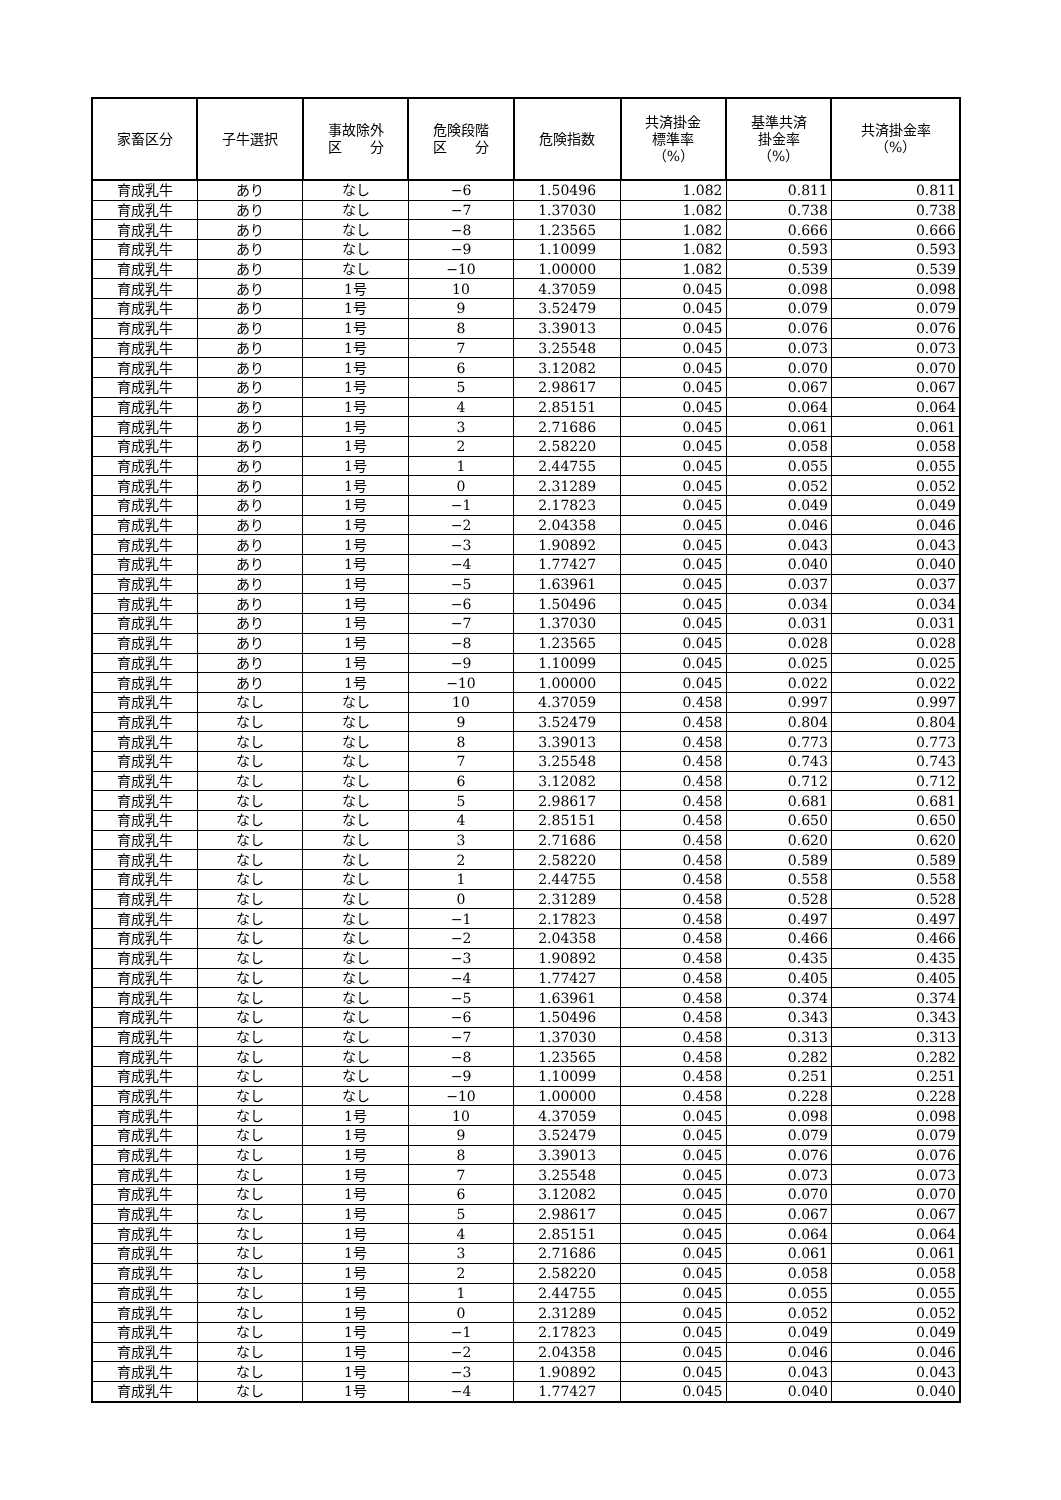| 家畜区分 | 子牛選択 | 事故除外 区 分 | 危険段階 区 分 | 危険指数 | 共済掛金 標準率 （%） | 基準共済 掛金率 （%） | 共済掛金率 （%） |
| --- | --- | --- | --- | --- | --- | --- | --- |
| 育成乳牛 | あり | なし | −6 | 1.50496 | 1.082 | 0.811 | 0.811 |
| 育成乳牛 | あり | なし | −7 | 1.37030 | 1.082 | 0.738 | 0.738 |
| 育成乳牛 | あり | なし | −8 | 1.23565 | 1.082 | 0.666 | 0.666 |
| 育成乳牛 | あり | なし | −9 | 1.10099 | 1.082 | 0.593 | 0.593 |
| 育成乳牛 | あり | なし | −10 | 1.00000 | 1.082 | 0.539 | 0.539 |
| 育成乳牛 | あり | 1号 | 10 | 4.37059 | 0.045 | 0.098 | 0.098 |
| 育成乳牛 | あり | 1号 | 9 | 3.52479 | 0.045 | 0.079 | 0.079 |
| 育成乳牛 | あり | 1号 | 8 | 3.39013 | 0.045 | 0.076 | 0.076 |
| 育成乳牛 | あり | 1号 | 7 | 3.25548 | 0.045 | 0.073 | 0.073 |
| 育成乳牛 | あり | 1号 | 6 | 3.12082 | 0.045 | 0.070 | 0.070 |
| 育成乳牛 | あり | 1号 | 5 | 2.98617 | 0.045 | 0.067 | 0.067 |
| 育成乳牛 | あり | 1号 | 4 | 2.85151 | 0.045 | 0.064 | 0.064 |
| 育成乳牛 | あり | 1号 | 3 | 2.71686 | 0.045 | 0.061 | 0.061 |
| 育成乳牛 | あり | 1号 | 2 | 2.58220 | 0.045 | 0.058 | 0.058 |
| 育成乳牛 | あり | 1号 | 1 | 2.44755 | 0.045 | 0.055 | 0.055 |
| 育成乳牛 | あり | 1号 | 0 | 2.31289 | 0.045 | 0.052 | 0.052 |
| 育成乳牛 | あり | 1号 | −1 | 2.17823 | 0.045 | 0.049 | 0.049 |
| 育成乳牛 | あり | 1号 | −2 | 2.04358 | 0.045 | 0.046 | 0.046 |
| 育成乳牛 | あり | 1号 | −3 | 1.90892 | 0.045 | 0.043 | 0.043 |
| 育成乳牛 | あり | 1号 | −4 | 1.77427 | 0.045 | 0.040 | 0.040 |
| 育成乳牛 | あり | 1号 | −5 | 1.63961 | 0.045 | 0.037 | 0.037 |
| 育成乳牛 | あり | 1号 | −6 | 1.50496 | 0.045 | 0.034 | 0.034 |
| 育成乳牛 | あり | 1号 | −7 | 1.37030 | 0.045 | 0.031 | 0.031 |
| 育成乳牛 | あり | 1号 | −8 | 1.23565 | 0.045 | 0.028 | 0.028 |
| 育成乳牛 | あり | 1号 | −9 | 1.10099 | 0.045 | 0.025 | 0.025 |
| 育成乳牛 | あり | 1号 | −10 | 1.00000 | 0.045 | 0.022 | 0.022 |
| 育成乳牛 | なし | なし | 10 | 4.37059 | 0.458 | 0.997 | 0.997 |
| 育成乳牛 | なし | なし | 9 | 3.52479 | 0.458 | 0.804 | 0.804 |
| 育成乳牛 | なし | なし | 8 | 3.39013 | 0.458 | 0.773 | 0.773 |
| 育成乳牛 | なし | なし | 7 | 3.25548 | 0.458 | 0.743 | 0.743 |
| 育成乳牛 | なし | なし | 6 | 3.12082 | 0.458 | 0.712 | 0.712 |
| 育成乳牛 | なし | なし | 5 | 2.98617 | 0.458 | 0.681 | 0.681 |
| 育成乳牛 | なし | なし | 4 | 2.85151 | 0.458 | 0.650 | 0.650 |
| 育成乳牛 | なし | なし | 3 | 2.71686 | 0.458 | 0.620 | 0.620 |
| 育成乳牛 | なし | なし | 2 | 2.58220 | 0.458 | 0.589 | 0.589 |
| 育成乳牛 | なし | なし | 1 | 2.44755 | 0.458 | 0.558 | 0.558 |
| 育成乳牛 | なし | なし | 0 | 2.31289 | 0.458 | 0.528 | 0.528 |
| 育成乳牛 | なし | なし | −1 | 2.17823 | 0.458 | 0.497 | 0.497 |
| 育成乳牛 | なし | なし | −2 | 2.04358 | 0.458 | 0.466 | 0.466 |
| 育成乳牛 | なし | なし | −3 | 1.90892 | 0.458 | 0.435 | 0.435 |
| 育成乳牛 | なし | なし | −4 | 1.77427 | 0.458 | 0.405 | 0.405 |
| 育成乳牛 | なし | なし | −5 | 1.63961 | 0.458 | 0.374 | 0.374 |
| 育成乳牛 | なし | なし | −6 | 1.50496 | 0.458 | 0.343 | 0.343 |
| 育成乳牛 | なし | なし | −7 | 1.37030 | 0.458 | 0.313 | 0.313 |
| 育成乳牛 | なし | なし | −8 | 1.23565 | 0.458 | 0.282 | 0.282 |
| 育成乳牛 | なし | なし | −9 | 1.10099 | 0.458 | 0.251 | 0.251 |
| 育成乳牛 | なし | なし | −10 | 1.00000 | 0.458 | 0.228 | 0.228 |
| 育成乳牛 | なし | 1号 | 10 | 4.37059 | 0.045 | 0.098 | 0.098 |
| 育成乳牛 | なし | 1号 | 9 | 3.52479 | 0.045 | 0.079 | 0.079 |
| 育成乳牛 | なし | 1号 | 8 | 3.39013 | 0.045 | 0.076 | 0.076 |
| 育成乳牛 | なし | 1号 | 7 | 3.25548 | 0.045 | 0.073 | 0.073 |
| 育成乳牛 | なし | 1号 | 6 | 3.12082 | 0.045 | 0.070 | 0.070 |
| 育成乳牛 | なし | 1号 | 5 | 2.98617 | 0.045 | 0.067 | 0.067 |
| 育成乳牛 | なし | 1号 | 4 | 2.85151 | 0.045 | 0.064 | 0.064 |
| 育成乳牛 | なし | 1号 | 3 | 2.71686 | 0.045 | 0.061 | 0.061 |
| 育成乳牛 | なし | 1号 | 2 | 2.58220 | 0.045 | 0.058 | 0.058 |
| 育成乳牛 | なし | 1号 | 1 | 2.44755 | 0.045 | 0.055 | 0.055 |
| 育成乳牛 | なし | 1号 | 0 | 2.31289 | 0.045 | 0.052 | 0.052 |
| 育成乳牛 | なし | 1号 | −1 | 2.17823 | 0.045 | 0.049 | 0.049 |
| 育成乳牛 | なし | 1号 | −2 | 2.04358 | 0.045 | 0.046 | 0.046 |
| 育成乳牛 | なし | 1号 | −3 | 1.90892 | 0.045 | 0.043 | 0.043 |
| 育成乳牛 | なし | 1号 | −4 | 1.77427 | 0.045 | 0.040 | 0.040 |